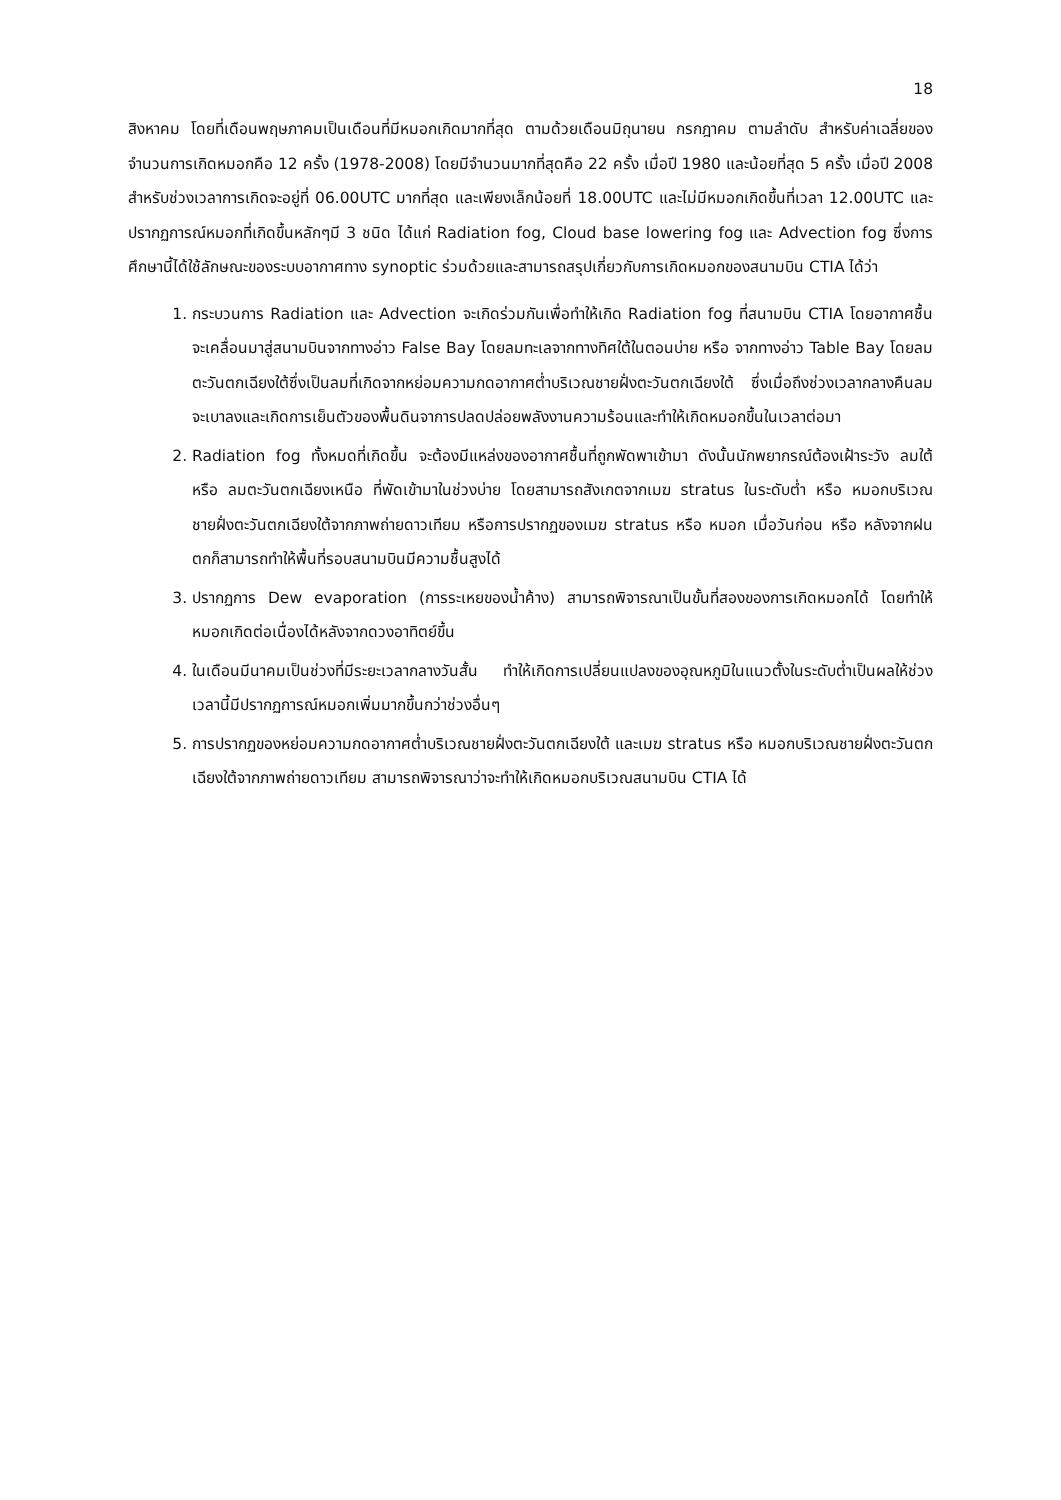18
สิงหาคม โดยที่เดือนพฤษภาคมเป็นเดือนที่มีหมอกเกิดมากที่สุด ตามด้วยเดือนมิถุนายน กรกฎาคม ตามลำดับ สำหรับค่าเฉลี่ยของจำนวนการเกิดหมอกคือ 12 ครั้ง (1978-2008) โดยมีจำนวนมากที่สุดคือ 22 ครั้ง เมื่อปี 1980 และน้อยที่สุด 5 ครั้ง เมื่อปี 2008 สำหรับช่วงเวลาการเกิดจะอยู่ที่ 06.00UTC มากที่สุด และเพียงเล็กน้อยที่ 18.00UTC และไม่มีหมอกเกิดขึ้นที่เวลา 12.00UTC และปรากฏการณ์หมอกที่เกิดขึ้นหลักๆมี 3 ชนิด ได้แก่ Radiation fog, Cloud base lowering fog และ Advection fog ซึ่งการศึกษานี้ได้ใช้ลักษณะของระบบอากาศทาง synoptic ร่วมด้วยและสามารถสรุปเกี่ยวกับการเกิดหมอกของสนามบิน CTIA ได้ว่า
1. กระบวนการ Radiation และ Advection จะเกิดร่วมกันเพื่อทำให้เกิด Radiation fog ที่สนามบิน CTIA โดยอากาศชื้นจะเคลื่อนมาสู่สนามบินจากทางอ่าว False Bay โดยลมทะเลจากทางทิศใต้ในตอนบ่าย หรือ จากทางอ่าว Table Bay โดยลมตะวันตกเฉียงใต้ซึ่งเป็นลมที่เกิดจากหย่อมความกดอากาศต่ำบริเวณชายฝั่งตะวันตกเฉียงใต้ ซึ่งเมื่อถึงช่วงเวลากลางคืนลมจะเบาลงและเกิดการเย็นตัวของพื้นดินจาการปลดปล่อยพลังงานความร้อนและทำให้เกิดหมอกขึ้นในเวลาต่อมา
2. Radiation fog ทั้งหมดที่เกิดขึ้น จะต้องมีแหล่งของอากาศชื้นที่ถูกพัดพาเข้ามา ดังนั้นนักพยากรณ์ต้องเฝ้าระวัง ลมใต้ หรือ ลมตะวันตกเฉียงเหนือ ที่พัดเข้ามาในช่วงบ่าย โดยสามารถสังเกตจากเมฆ stratus ในระดับต่ำ หรือ หมอกบริเวณชายฝั่งตะวันตกเฉียงใต้จากภาพถ่ายดาวเทียม หรือการปรากฏของเมฆ stratus หรือ หมอก เมื่อวันก่อน หรือ หลังจากฝนตกก็สามารถทำให้พื้นที่รอบสนามบินมีความชื้นสูงได้
3. ปรากฏการ Dew evaporation (การระเหยของน้ำค้าง) สามารถพิจารณาเป็นขั้นที่สองของการเกิดหมอกได้ โดยทำให้หมอกเกิดต่อเนื่องได้หลังจากดวงอาทิตย์ขึ้น
4. ในเดือนมีนาคมเป็นช่วงที่มีระยะเวลากลางวันสั้น ทำให้เกิดการเปลี่ยนแปลงของอุณหภูมิในแนวตั้งในระดับต่ำเป็นผลให้ช่วงเวลานี้มีปรากฏการณ์หมอกเพิ่มมากขึ้นกว่าช่วงอื่นๆ
5. การปรากฏของหย่อมความกดอากาศต่ำบริเวณชายฝั่งตะวันตกเฉียงใต้ และเมฆ stratus หรือ หมอกบริเวณชายฝั่งตะวันตกเฉียงใต้จากภาพถ่ายดาวเทียม สามารถพิจารณาว่าจะทำให้เกิดหมอกบริเวณสนามบิน CTIA ได้